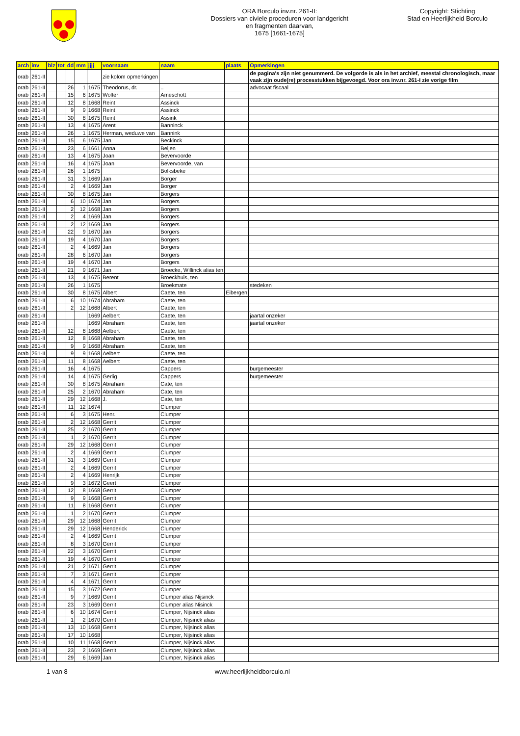ORA Borculo inv.nr. 261-II:
Dossiers van civiele proceduren voor landgericht
en fragmenten daarvan,
1675 [1661-1675]
Copyright: Stichting
Stad en Heerlijkheid Borculo
| arch | inv | blz | tot | dd | mm | jjjj | voornaam | naam | plaats | Opmerkingen |
| --- | --- | --- | --- | --- | --- | --- | --- | --- | --- | --- |
| orab | 261-II | | | | | | zie kolom opmerkingen | | | de pagina's zijn niet genummerd. De volgorde is als in het archief, meestal chronologisch, maar vaak zijn oude(re) processtukken bijgevoegd. Voor ora inv.nr. 261-I zie vorige film |
| orab | 261-II | | | 26 | 1 | 1675 | Theodorus, dr. | .. | | advocaat fiscaal |
| orab | 261-II | | | 15 | 6 | 1675 | Wolter | Ameschott | | |
| orab | 261-II | | | 12 | 8 | 1668 | Reint | Assinck | | |
| orab | 261-II | | | 9 | 9 | 1668 | Reint | Assinck | | |
| orab | 261-II | | | 30 | 8 | 1675 | Reint | Assink | | |
| orab | 261-II | | | 13 | 4 | 1675 | Arent | Banninck | | |
| orab | 261-II | | | 26 | 1 | 1675 | Herman, weduwe van | Bannink | | |
| orab | 261-II | | | 15 | 6 | 1675 | Jan | Beckinck | | |
| orab | 261-II | | | 23 | 6 | 1661 | Anna | Beijen | | |
| orab | 261-II | | | 13 | 4 | 1675 | Joan | Bevervoorde | | |
| orab | 261-II | | | 16 | 4 | 1675 | Joan | Bevervoorde, van | | |
| orab | 261-II | | | 26 | 1 | 1675 | | Bolksbeke | | |
| orab | 261-II | | | 31 | 3 | 1669 | Jan | Borger | | |
| orab | 261-II | | | 2 | 4 | 1669 | Jan | Borger | | |
| orab | 261-II | | | 30 | 8 | 1675 | Jan | Borgers | | |
| orab | 261-II | | | 6 | 10 | 1674 | Jan | Borgers | | |
| orab | 261-II | | | 2 | 12 | 1668 | Jan | Borgers | | |
| orab | 261-II | | | 2 | 4 | 1669 | Jan | Borgers | | |
| orab | 261-II | | | 2 | 12 | 1669 | Jan | Borgers | | |
| orab | 261-II | | | 22 | 9 | 1670 | Jan | Borgers | | |
| orab | 261-II | | | 19 | 4 | 1670 | Jan | Borgers | | |
| orab | 261-II | | | 2 | 4 | 1669 | Jan | Borgers | | |
| orab | 261-II | | | 28 | 6 | 1670 | Jan | Borgers | | |
| orab | 261-II | | | 19 | 4 | 1670 | Jan | Borgers | | |
| orab | 261-II | | | 21 | 9 | 1671 | Jan | Broecke, Willinck alias ten | | |
| orab | 261-II | | | 13 | 4 | 1675 | Berent | Broeckhuis, ten | | |
| orab | 261-II | | | 26 | 1 | 1675 | | Broekmate | | stedeken |
| orab | 261-II | | | 30 | 8 | 1675 | Albert | Caete, ten | Eibergen | |
| orab | 261-II | | | 6 | 10 | 1674 | Abraham | Caete, ten | | |
| orab | 261-II | | | 2 | 12 | 1668 | Albert | Caete, ten | | |
| orab | 261-II | | | | | 1669 | Aelbert | Caete, ten | | jaartal onzeker |
| orab | 261-II | | | | | 1669 | Abraham | Caete, ten | | jaartal onzeker |
| orab | 261-II | | | 12 | 8 | 1668 | Aelbert | Caete, ten | | |
| orab | 261-II | | | 12 | 8 | 1668 | Abraham | Caete, ten | | |
| orab | 261-II | | | 9 | 9 | 1668 | Abraham | Caete, ten | | |
| orab | 261-II | | | 9 | 9 | 1668 | Aelbert | Caete, ten | | |
| orab | 261-II | | | 11 | 8 | 1668 | Aelbert | Caete, ten | | |
| orab | 261-II | | | 16 | 4 | 1675 | | Cappers | | burgemeester |
| orab | 261-II | | | 14 | 4 | 1675 | Gerlig | Cappers | | burgemeester |
| orab | 261-II | | | 30 | 8 | 1675 | Abraham | Cate, ten | | |
| orab | 261-II | | | 25 | 2 | 1670 | Abraham | Cate, ten | | |
| orab | 261-II | | | 29 | 12 | 1668 | J. | Cate, ten | | |
| orab | 261-II | | | 11 | 12 | 1674 | | Clumper | | |
| orab | 261-II | | | 6 | 3 | 1675 | Henr. | Clumper | | |
| orab | 261-II | | | 2 | 12 | 1668 | Gerrit | Clumper | | |
| orab | 261-II | | | 25 | 2 | 1670 | Gerrit | Clumper | | |
| orab | 261-II | | | 1 | 2 | 1670 | Gerrit | Clumper | | |
| orab | 261-II | | | 29 | 12 | 1668 | Gerrit | Clumper | | |
| orab | 261-II | | | 2 | 4 | 1669 | Gerrit | Clumper | | |
| orab | 261-II | | | 31 | 3 | 1669 | Gerrit | Clumper | | |
| orab | 261-II | | | 2 | 4 | 1669 | Gerrit | Clumper | | |
| orab | 261-II | | | 2 | 4 | 1669 | Henrijk | Clumper | | |
| orab | 261-II | | | 9 | 3 | 1672 | Geert | Clumper | | |
| orab | 261-II | | | 12 | 8 | 1668 | Gerrit | Clumper | | |
| orab | 261-II | | | 9 | 9 | 1668 | Gerrit | Clumper | | |
| orab | 261-II | | | 11 | 8 | 1668 | Gerrit | Clumper | | |
| orab | 261-II | | | 1 | 2 | 1670 | Gerrit | Clumper | | |
| orab | 261-II | | | 29 | 12 | 1668 | Gerrit | Clumper | | |
| orab | 261-II | | | 29 | 12 | 1668 | Henderick | Clumper | | |
| orab | 261-II | | | 2 | 4 | 1669 | Gerrit | Clumper | | |
| orab | 261-II | | | 8 | 3 | 1670 | Gerrit | Clumper | | |
| orab | 261-II | | | 22 | 3 | 1670 | Gerrit | Clumper | | |
| orab | 261-II | | | 19 | 4 | 1670 | Gerrit | Clumper | | |
| orab | 261-II | | | 21 | 2 | 1671 | Gerrit | Clumper | | |
| orab | 261-II | | | 7 | 3 | 1671 | Gerrit | Clumper | | |
| orab | 261-II | | | 4 | 4 | 1671 | Gerrit | Clumper | | |
| orab | 261-II | | | 15 | 3 | 1672 | Gerrit | Clumper | | |
| orab | 261-II | | | 9 | 7 | 1669 | Gerrit | Clumper alias Nijsinck | | |
| orab | 261-II | | | 23 | 3 | 1669 | Gerrit | Clumper alias Nisinck | | |
| orab | 261-II | | | 6 | 10 | 1674 | Gerrit | Clumper, Nijsinck alias | | |
| orab | 261-II | | | 1 | 2 | 1670 | Gerrit | Clumper, Nijsinck alias | | |
| orab | 261-II | | | 13 | 10 | 1668 | Gerrit | Clumper, Nijsinck alias | | |
| orab | 261-II | | | 17 | 10 | 1668 | | Clumper, Nijsinck alias | | |
| orab | 261-II | | | 10 | 11 | 1668 | Gerrit | Clumper, Nijsinck alias | | |
| orab | 261-II | | | 23 | 2 | 1669 | Gerrit | Clumper, Nijsinck alias | | |
| orab | 261-II | | | 29 | 6 | 1669 | Jan | Clumper, Nijsinck alias | | |
1 van 8 www.heerlijkheidborculo.nl